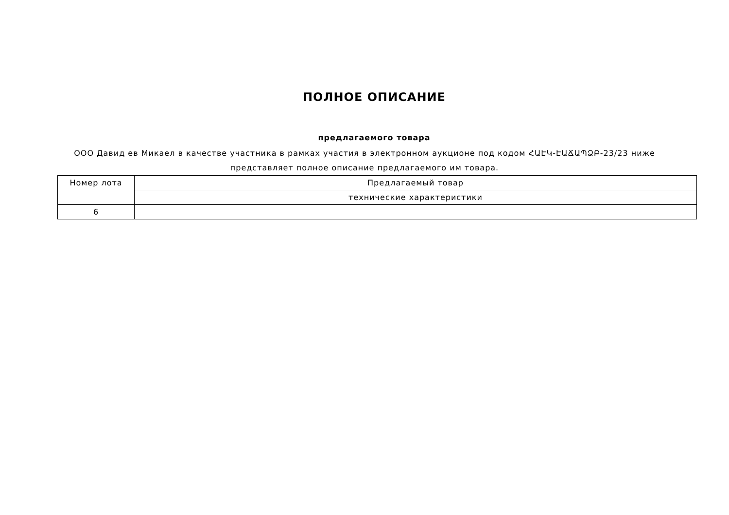ПОЛНОЕ ОПИСАНИЕ
предлагаемого товара
ООО Давид ев Микаел в качестве участника в рамках участия в электронном аукционе под кодом ՀԱԷԿ-ԷԱՃԱՊՁԲ-23/23 ниже представляет полное описание предлагаемого им товара.
| Номер лота | Предлагаемый товар |
| --- | --- |
| | технические характеристики |
| 6 | |